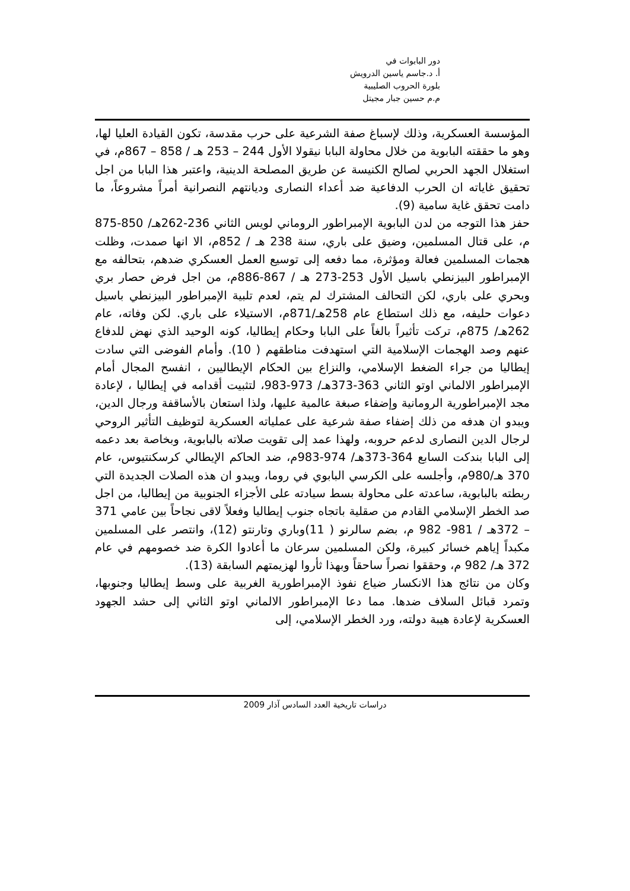دور البابوات في
أ. د.جاسم ياسين الدرويش
بلورة الحروب الصليبية
م.م حسين جبار مجيتل
المؤسسة العسكرية، وذلك لإسباغ صفة الشرعية على حرب مقدسة، تكون القيادة العليا لها، وهو ما حققته البابوية من خلال محاولة البابا نيقولا الأول 244 – 253 هـ / 858 – 867م، في استغلال الجهد الحربي لصالح الكنيسة عن طريق المصلحة الدينية، واعتبر هذا البابا من اجل تحقيق غاياته ان الحرب الدفاعية ضد أعداء النصارى وديانتهم النصرانية أمراً مشروعاً، ما دامت تحقق غاية سامية (9).
حفز هذا التوجه من لدن البابوية الإمبراطور الروماني لويس الثاني 236-262هـ/ 850-875 م، على قتال المسلمين، وضيق على باري، سنة 238 هـ / 852م، الا انها صمدت، وظلت هجمات المسلمين فعالة ومؤثرة، مما دفعه إلى توسيع العمل العسكري ضدهم، بتحالفه مع الإمبراطور البيزنطي باسيل الأول 253-273 هـ / 867-886م، من اجل فرض حصار بري وبحري على باري، لكن التحالف المشترك لم يتم، لعدم تلبية الإمبراطور البيزنطي باسيل دعوات حليفه، مع ذلك استطاع عام 258هـ/871م، الاستيلاء على باري. لكن وفاته، عام 262هـ/ 875م، تركت تأثيراً بالغاً على البابا وحكام إيطاليا، كونه الوحيد الذي نهض للدفاع عنهم وصد الهجمات الإسلامية التي استهدفت مناطقهم ( 10). وأمام الفوضى التي سادت إيطاليا من جراء الضغط الإسلامي، والنزاع بين الحكام الإيطاليين ، انفسح المجال أمام الإمبراطور الالماني اوتو الثاني 363-373هـ/ 973-983، لتثبيت أقدامه في إيطاليا ، لإعادة مجد الإمبراطورية الرومانية وإضفاء صبغة عالمية عليها، ولذا استعان بالأساقفة ورجال الدين، ويبدو ان هدفه من ذلك إضفاء صفة شرعية على عملياته العسكرية لتوظيف التأثير الروحي لرجال الدين النصارى لدعم حروبه، ولهذا عمد إلى تقويت صلاته بالبابوية، وبخاصة بعد دعمه إلى البابا بندكت السابع 364-373هـ/ 974-983م، ضد الحاكم الإيطالي كرسكنتيوس، عام 370 هـ/980م، وأجلسه على الكرسي البابوي في روما، ويبدو ان هذه الصلات الجديدة التي ربطته بالبابوية، ساعدته على محاولة بسط سيادته على الأجزاء الجنوبية من إيطاليا، من اجل صد الخطر الإسلامي القادم من صقلية باتجاه جنوب إيطاليا وفعلاً لاقى نجاحاً بين عامي 371 – 372هـ / 981- 982 م، بضم سالرنو ( 11)وباري وتارنتو (12)، وانتصر على المسلمين مكبداً إياهم خسائر كبيرة، ولكن المسلمين سرعان ما أعادوا الكرة ضد خصومهم في عام 372 هـ/ 982 م، وحققوا نصراً ساحقاً وبهذا ثأروا لهزيمتهم السابقة (13).
وكان من نتائج هذا الانكسار ضياع نفوذ الإمبراطورية الغربية على وسط إيطاليا وجنوبها، وتمرد قبائل السلاف ضدها. مما دعا الإمبراطور الالماني اوتو الثاني إلى حشد الجهود العسكرية لإعادة هيبة دولته، ورد الخطر الإسلامي، إلى
دراسات تاريخية العدد السادس آذار 2009